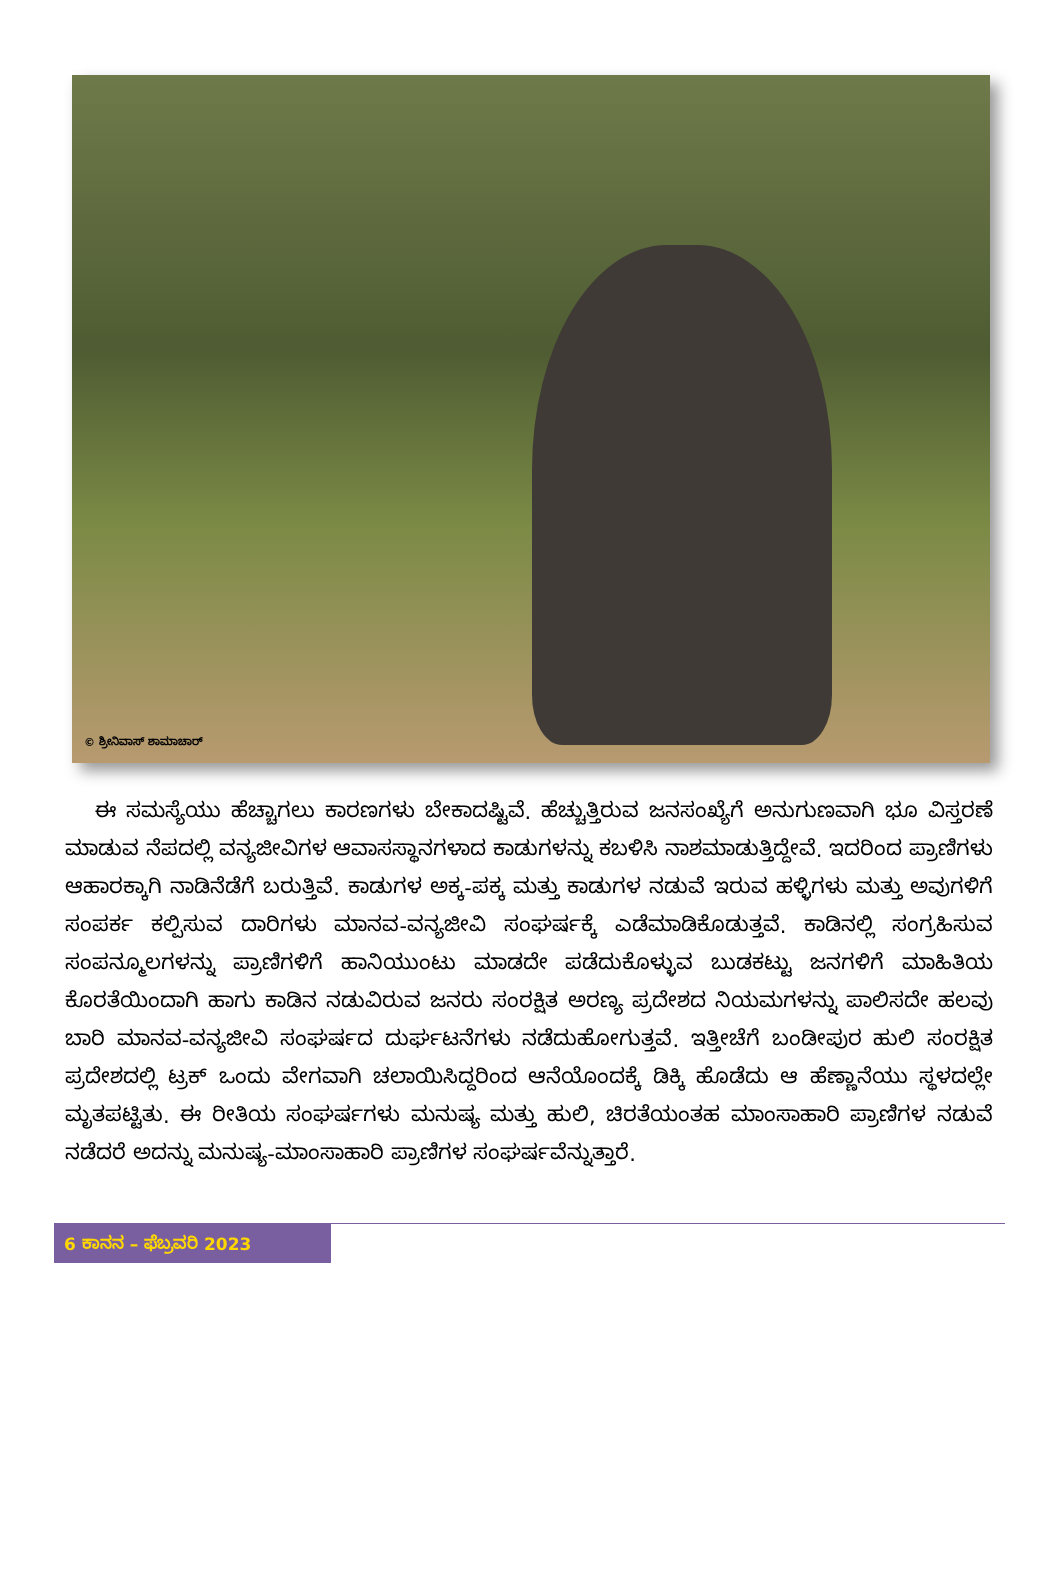© ಶ್ರೀನಿವಾಸ್ ಶಾಮಾಚಾರ್
ಈ ಸಮಸ್ಯೆಯು ಹೆಚ್ಚಾಗಲು ಕಾರಣಗಳು ಬೇಕಾದಷ್ಟಿವೆ. ಹೆಚ್ಚುತ್ತಿರುವ ಜನಸಂಖ್ಯೆಗೆ ಅನುಗುಣವಾಗಿ ಭೂ ವಿಸ್ತರಣೆ ಮಾಡುವ ನೆಪದಲ್ಲಿ ವನ್ಯಜೀವಿಗಳ ಆವಾಸಸ್ಥಾನಗಳಾದ ಕಾಡುಗಳನ್ನು ಕಬಳಿಸಿ ನಾಶಮಾಡುತ್ತಿದ್ದೇವೆ. ಇದರಿಂದ ಪ್ರಾಣಿಗಳು ಆಹಾರಕ್ಕಾಗಿ ನಾಡಿನೆಡೆಗೆ ಬರುತ್ತಿವೆ. ಕಾಡುಗಳ ಅಕ್ಕ-ಪಕ್ಕ ಮತ್ತು ಕಾಡುಗಳ ನಡುವೆ ಇರುವ ಹಳ್ಳಿಗಳು ಮತ್ತು ಅವುಗಳಿಗೆ ಸಂಪರ್ಕ ಕಲ್ಪಿಸುವ ದಾರಿಗಳು ಮಾನವ-ವನ್ಯಜೀವಿ ಸಂಘರ್ಷಕ್ಕೆ ಎಡೆಮಾಡಿಕೊಡುತ್ತವೆ. ಕಾಡಿನಲ್ಲಿ ಸಂಗ್ರಹಿಸುವ ಸಂಪನ್ಮೂಲಗಳನ್ನು ಪ್ರಾಣಿಗಳಿಗೆ ಹಾನಿಯುಂಟು ಮಾಡದೇ ಪಡೆದುಕೊಳ್ಳುವ ಬುಡಕಟ್ಟು ಜನಗಳಿಗೆ ಮಾಹಿತಿಯ ಕೊರತೆಯಿಂದಾಗಿ ಹಾಗು ಕಾಡಿನ ನಡುವಿರುವ ಜನರು ಸಂರಕ್ಷಿತ ಅರಣ್ಯ ಪ್ರದೇಶದ ನಿಯಮಗಳನ್ನು ಪಾಲಿಸದೇ ಹಲವು ಬಾರಿ ಮಾನವ-ವನ್ಯಜೀವಿ ಸಂಘರ್ಷದ ದುರ್ಘಟನೆಗಳು ನಡೆದುಹೋಗುತ್ತವೆ. ಇತ್ತೀಚೆಗೆ ಬಂಡೀಪುರ ಹುಲಿ ಸಂರಕ್ಷಿತ ಪ್ರದೇಶದಲ್ಲಿ ಟ್ರಕ್ ಒಂದು ವೇಗವಾಗಿ ಚಲಾಯಿಸಿದ್ದರಿಂದ ಆನೆಯೊಂದಕ್ಕೆ ಡಿಕ್ಕಿ ಹೊಡೆದು ಆ ಹೆಣ್ಣಾನೆಯು ಸ್ಥಳದಲ್ಲೇ ಮೃತಪಟ್ಟಿತು. ಈ ರೀತಿಯ ಸಂಘರ್ಷಗಳು ಮನುಷ್ಯ ಮತ್ತು ಹುಲಿ, ಚಿರತೆಯಂತಹ ಮಾಂಸಾಹಾರಿ ಪ್ರಾಣಿಗಳ ನಡುವೆ ನಡೆದರೆ ಅದನ್ನು ಮನುಷ್ಯ-ಮಾಂಸಾಹಾರಿ ಪ್ರಾಣಿಗಳ ಸಂಘರ್ಷವೆನ್ನುತ್ತಾರೆ.
6 ಕಾನನ – ಫೆಬ್ರವರಿ 2023